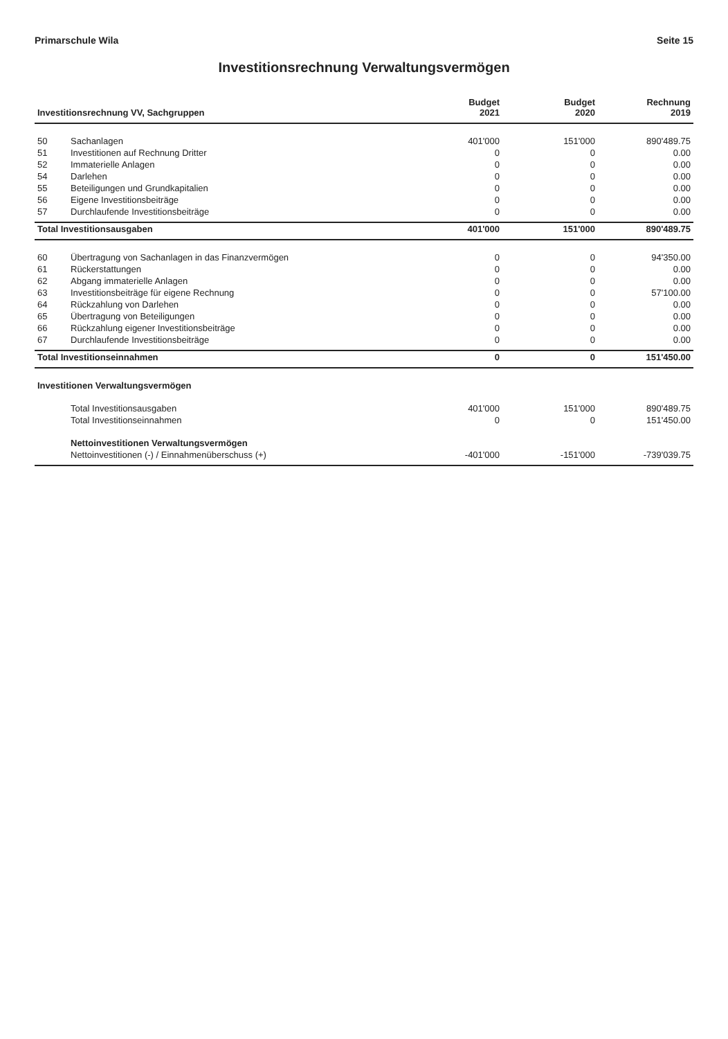Primarschule Wila Seite 15
Investitionsrechnung Verwaltungsvermögen
| Investitionsrechnung VV, Sachgruppen | | Budget 2021 | Budget 2020 | Rechnung 2019 |
| --- | --- | --- | --- | --- |
| 50 | Sachanlagen | 401'000 | 151'000 | 890'489.75 |
| 51 | Investitionen auf Rechnung Dritter | 0 | 0 | 0.00 |
| 52 | Immaterielle Anlagen | 0 | 0 | 0.00 |
| 54 | Darlehen | 0 | 0 | 0.00 |
| 55 | Beteiligungen und Grundkapitalien | 0 | 0 | 0.00 |
| 56 | Eigene Investitionsbeiträge | 0 | 0 | 0.00 |
| 57 | Durchlaufende Investitionsbeiträge | 0 | 0 | 0.00 |
| Total Investitionsausgaben | | 401'000 | 151'000 | 890'489.75 |
| 60 | Übertragung von Sachanlagen in das Finanzvermögen | 0 | 0 | 94'350.00 |
| 61 | Rückerstattungen | 0 | 0 | 0.00 |
| 62 | Abgang immaterielle Anlagen | 0 | 0 | 0.00 |
| 63 | Investitionsbeiträge für eigene Rechnung | 0 | 0 | 57'100.00 |
| 64 | Rückzahlung von Darlehen | 0 | 0 | 0.00 |
| 65 | Übertragung von Beteiligungen | 0 | 0 | 0.00 |
| 66 | Rückzahlung eigener Investitionsbeiträge | 0 | 0 | 0.00 |
| 67 | Durchlaufende Investitionsbeiträge | 0 | 0 | 0.00 |
| Total Investitionseinnahmen | | 0 | 0 | 151'450.00 |
| Investitionen Verwaltungsvermögen | | | | |
| | Total Investitionsausgaben | 401'000 | 151'000 | 890'489.75 |
| | Total Investitionseinnahmen | 0 | 0 | 151'450.00 |
| | Nettoinvestitionen Verwaltungsvermögen | | | |
| | Nettoinvestitionen (-) / Einnahmenüberschuss (+) | -401'000 | -151'000 | -739'039.75 |